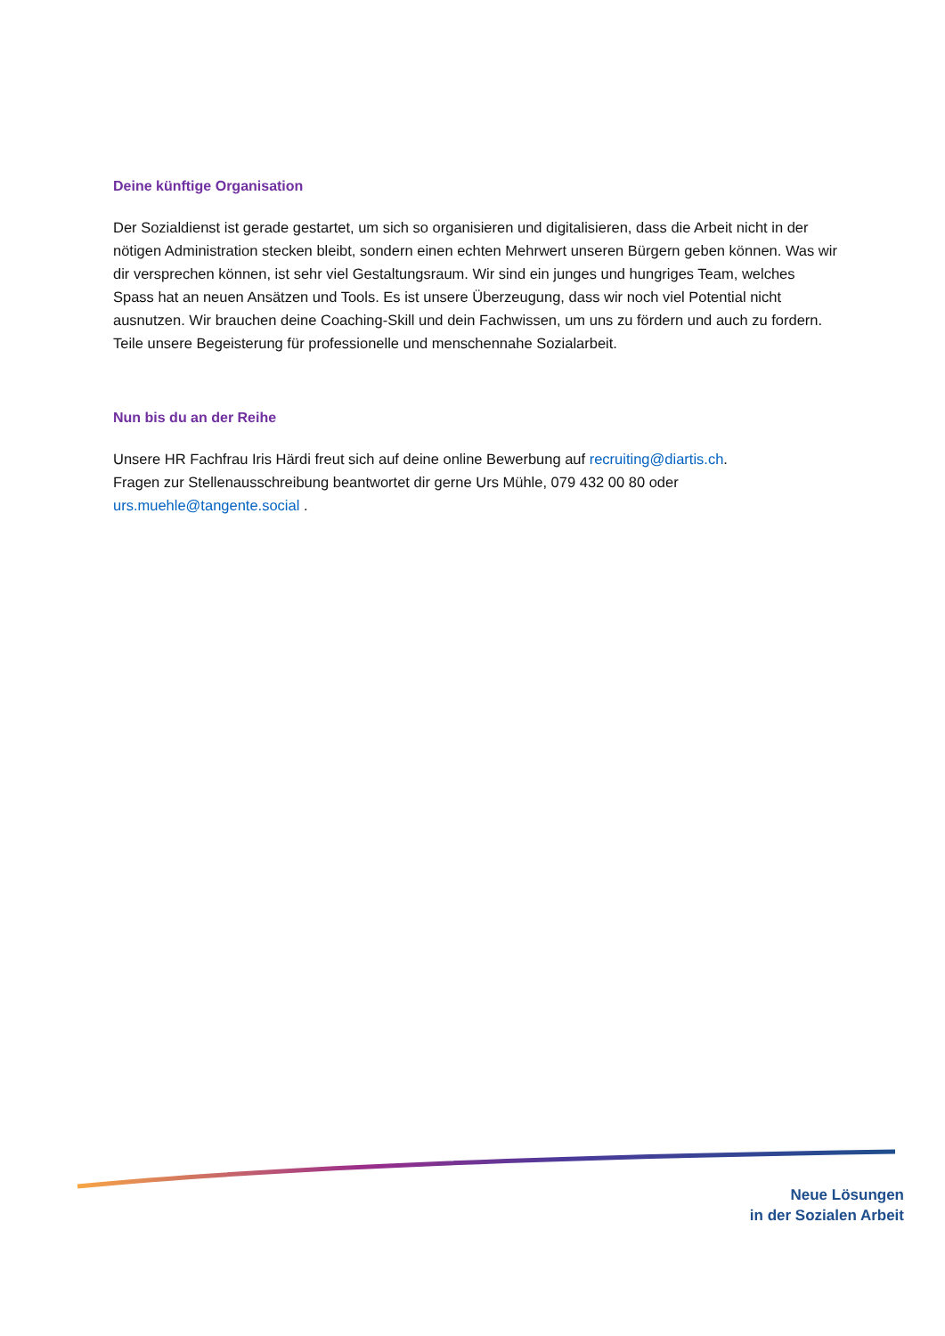Deine künftige Organisation
Der Sozialdienst ist gerade gestartet, um sich so organisieren und digitalisieren, dass die Arbeit nicht in der nötigen Administration stecken bleibt, sondern einen echten Mehrwert unseren Bürgern geben können. Was wir dir versprechen können, ist sehr viel Gestaltungsraum. Wir sind ein junges und hungriges Team, welches Spass hat an neuen Ansätzen und Tools. Es ist unsere Überzeugung, dass wir noch viel Potential nicht ausnutzen. Wir brauchen deine Coaching-Skill und dein Fachwissen, um uns zu fördern und auch zu fordern. Teile unsere Begeisterung für professionelle und menschennahe Sozialarbeit.
Nun bis du an der Reihe
Unsere HR Fachfrau Iris Härdi freut sich auf deine online Bewerbung auf recruiting@diartis.ch.
Fragen zur Stellenausschreibung beantwortet dir gerne Urs Mühle, 079 432 00 80 oder
urs.muehle@tangente.social .
Neue Lösungen
in der Sozialen Arbeit